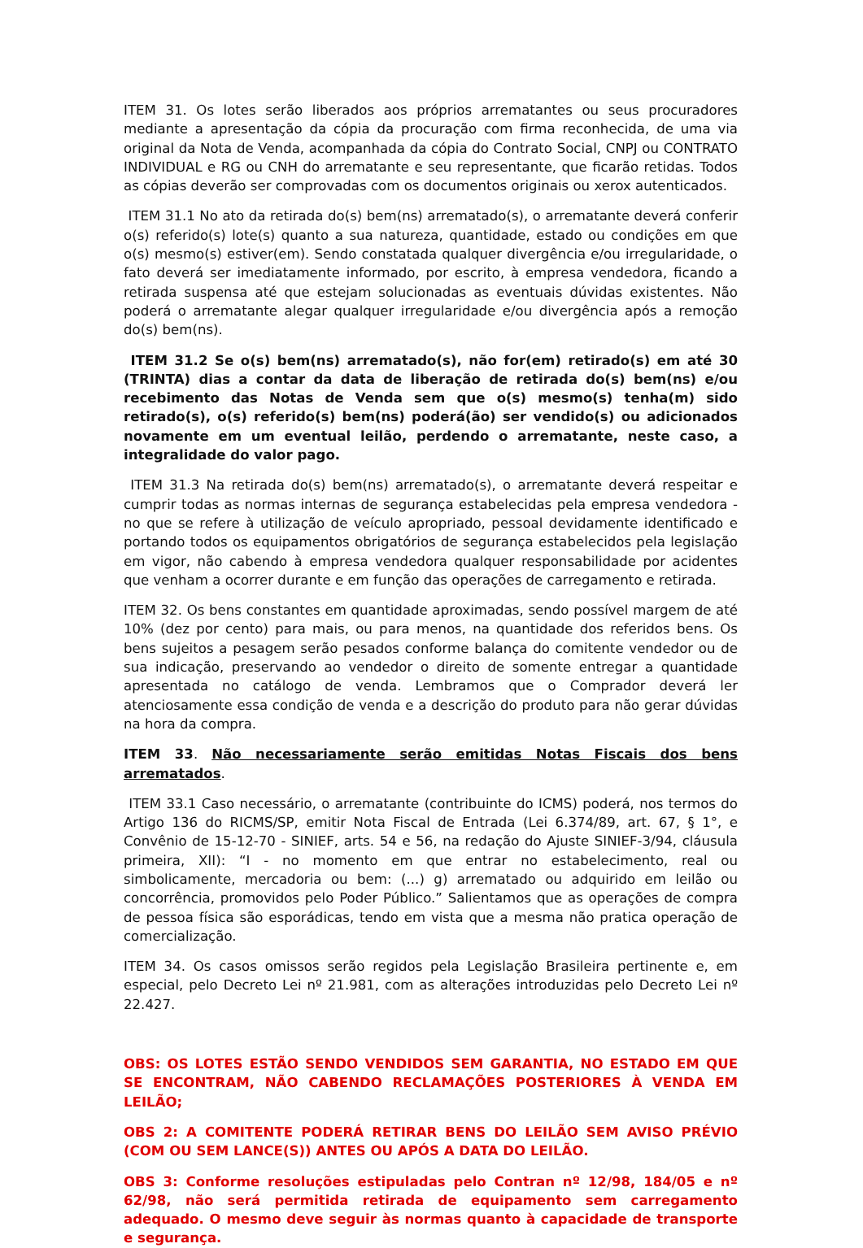ITEM 31. Os lotes serão liberados aos próprios arrematantes ou seus procuradores mediante a apresentação da cópia da procuração com firma reconhecida, de uma via original da Nota de Venda, acompanhada da cópia do Contrato Social, CNPJ ou CONTRATO INDIVIDUAL e RG ou CNH do arrematante e seu representante, que ficarão retidas. Todos as cópias deverão ser comprovadas com os documentos originais ou xerox autenticados.
ITEM 31.1 No ato da retirada do(s) bem(ns) arrematado(s), o arrematante deverá conferir o(s) referido(s) lote(s) quanto a sua natureza, quantidade, estado ou condições em que o(s) mesmo(s) estiver(em). Sendo constatada qualquer divergência e/ou irregularidade, o fato deverá ser imediatamente informado, por escrito, à empresa vendedora, ficando a retirada suspensa até que estejam solucionadas as eventuais dúvidas existentes. Não poderá o arrematante alegar qualquer irregularidade e/ou divergência após a remoção do(s) bem(ns).
ITEM 31.2 Se o(s) bem(ns) arrematado(s), não for(em) retirado(s) em até 30 (TRINTA) dias a contar da data de liberação de retirada do(s) bem(ns) e/ou recebimento das Notas de Venda sem que o(s) mesmo(s) tenha(m) sido retirado(s), o(s) referido(s) bem(ns) poderá(ão) ser vendido(s) ou adicionados novamente em um eventual leilão, perdendo o arrematante, neste caso, a integralidade do valor pago.
ITEM 31.3 Na retirada do(s) bem(ns) arrematado(s), o arrematante deverá respeitar e cumprir todas as normas internas de segurança estabelecidas pela empresa vendedora - no que se refere à utilização de veículo apropriado, pessoal devidamente identificado e portando todos os equipamentos obrigatórios de segurança estabelecidos pela legislação em vigor, não cabendo à empresa vendedora qualquer responsabilidade por acidentes que venham a ocorrer durante e em função das operações de carregamento e retirada.
ITEM 32. Os bens constantes em quantidade aproximadas, sendo possível margem de até 10% (dez por cento) para mais, ou para menos, na quantidade dos referidos bens. Os bens sujeitos a pesagem serão pesados conforme balança do comitente vendedor ou de sua indicação, preservando ao vendedor o direito de somente entregar a quantidade apresentada no catálogo de venda. Lembramos que o Comprador deverá ler atenciosamente essa condição de venda e a descrição do produto para não gerar dúvidas na hora da compra.
ITEM 33. Não necessariamente serão emitidas Notas Fiscais dos bens arrematados.
ITEM 33.1 Caso necessário, o arrematante (contribuinte do ICMS) poderá, nos termos do Artigo 136 do RICMS/SP, emitir Nota Fiscal de Entrada (Lei 6.374/89, art. 67, § 1°, e Convênio de 15-12-70 - SINIEF, arts. 54 e 56, na redação do Ajuste SINIEF-3/94, cláusula primeira, XII): “I - no momento em que entrar no estabelecimento, real ou simbolicamente, mercadoria ou bem: (...) g) arrematado ou adquirido em leilão ou concorrência, promovidos pelo Poder Público.” Salientamos que as operações de compra de pessoa física são esporádicas, tendo em vista que a mesma não pratica operação de comercialização.
ITEM 34. Os casos omissos serão regidos pela Legislação Brasileira pertinente e, em especial, pelo Decreto Lei nº 21.981, com as alterações introduzidas pelo Decreto Lei nº 22.427.
OBS: OS LOTES ESTÃO SENDO VENDIDOS SEM GARANTIA, NO ESTADO EM QUE SE ENCONTRAM, NÃO CABENDO RECLAMAÇÕES POSTERIORES À VENDA EM LEILÃO;
OBS 2: A COMITENTE PODERÁ RETIRAR BENS DO LEILÃO SEM AVISO PRÉVIO (COM OU SEM LANCE(S)) ANTES OU APÓS A DATA DO LEILÃO.
OBS 3: Conforme resoluções estipuladas pelo Contran nº 12/98, 184/05 e nº 62/98, não será permitida retirada de equipamento sem carregamento adequado. O mesmo deve seguir às normas quanto à capacidade de transporte e segurança.